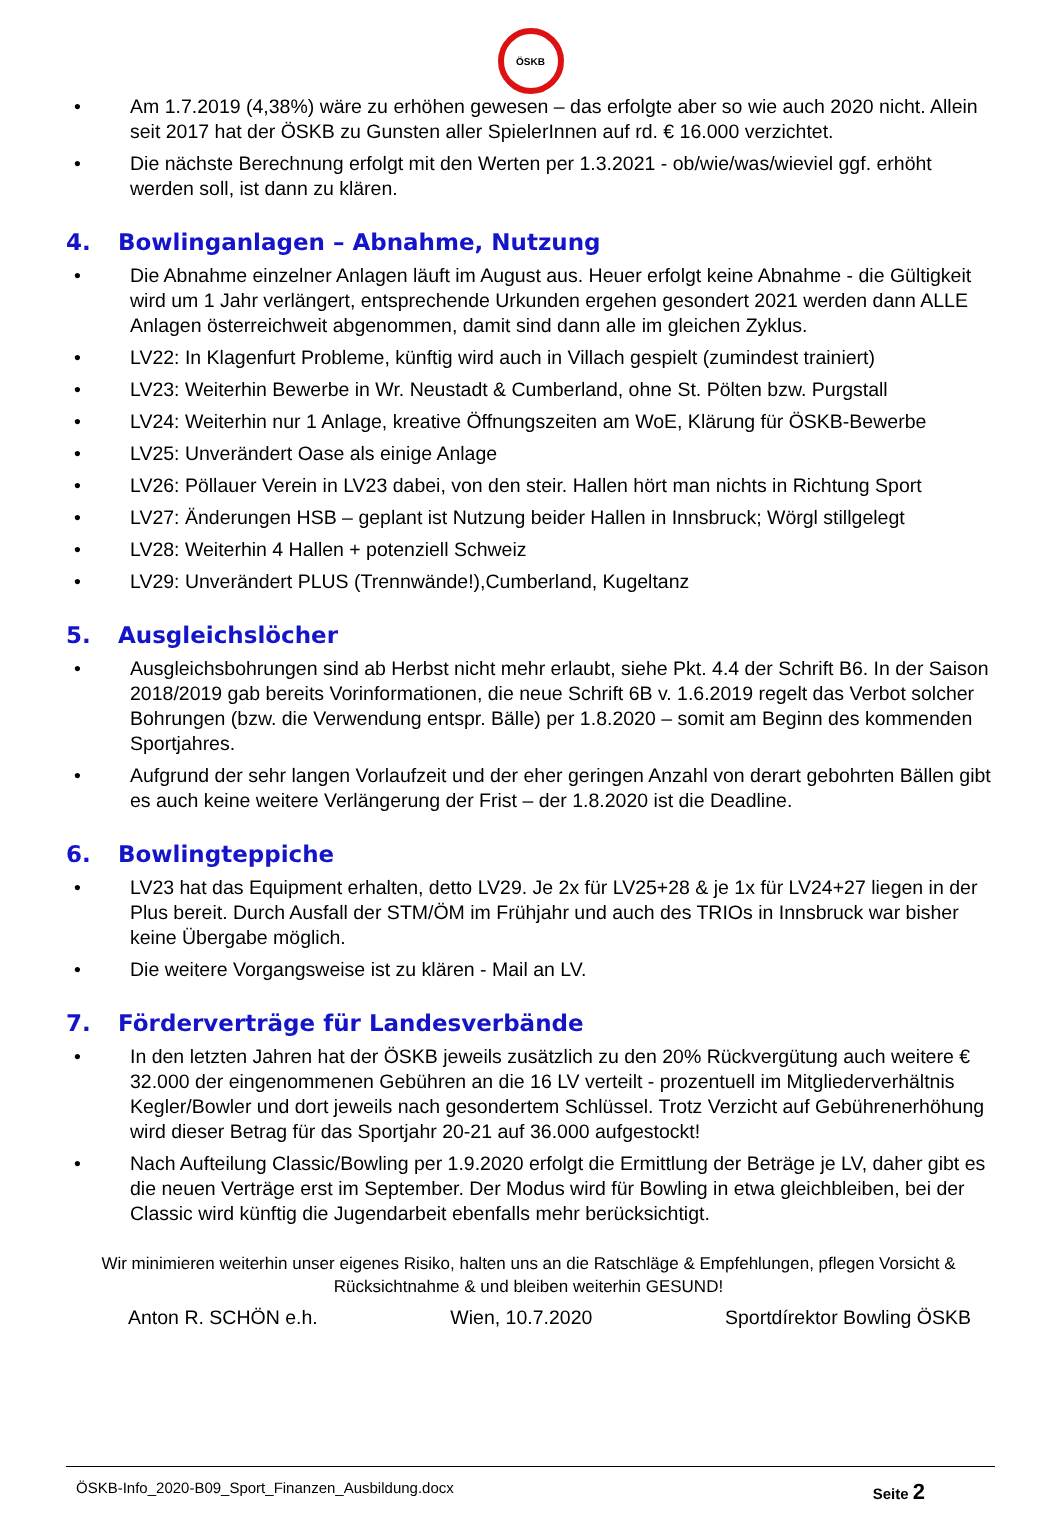ÖSKB
• Am 1.7.2019 (4,38%) wäre zu erhöhen gewesen – das erfolgte aber so wie auch 2020 nicht. Allein seit 2017 hat der ÖSKB zu Gunsten aller SpielerInnen auf rd. € 16.000 verzichtet.
• Die nächste Berechnung erfolgt mit den Werten per 1.3.2021 - ob/wie/was/wieviel ggf. erhöht werden soll, ist dann zu klären.
4. Bowlinganlagen – Abnahme, Nutzung
• Die Abnahme einzelner Anlagen läuft im August aus. Heuer erfolgt keine Abnahme - die Gültigkeit wird um 1 Jahr verlängert, entsprechende Urkunden ergehen gesondert 2021 werden dann ALLE Anlagen österreichweit abgenommen, damit sind dann alle im gleichen Zyklus.
• LV22: In Klagenfurt Probleme, künftig wird auch in Villach gespielt (zumindest trainiert)
• LV23: Weiterhin Bewerbe in Wr. Neustadt & Cumberland, ohne St. Pölten bzw. Purgstall
• LV24: Weiterhin nur 1 Anlage, kreative Öffnungszeiten am WoE, Klärung für ÖSKB-Bewerbe
• LV25: Unverändert Oase als einige Anlage
• LV26: Pöllauer Verein in LV23 dabei, von den steir. Hallen hört man nichts in Richtung Sport
• LV27: Änderungen HSB – geplant ist Nutzung beider Hallen in Innsbruck; Wörgl stillgelegt
• LV28: Weiterhin 4 Hallen + potenziell Schweiz
• LV29: Unverändert PLUS (Trennwände!),Cumberland, Kugeltanz
5. Ausgleichslöcher
• Ausgleichsbohrungen sind ab Herbst nicht mehr erlaubt, siehe Pkt. 4.4 der Schrift B6. In der Saison 2018/2019 gab bereits Vorinformationen, die neue Schrift 6B v. 1.6.2019 regelt das Verbot solcher Bohrungen (bzw. die Verwendung entspr. Bälle) per 1.8.2020 – somit am Beginn des kommenden Sportjahres.
• Aufgrund der sehr langen Vorlaufzeit und der eher geringen Anzahl von derart gebohrten Bällen gibt es auch keine weitere Verlängerung der Frist – der 1.8.2020 ist die Deadline.
6. Bowlingteppiche
• LV23 hat das Equipment erhalten, detto LV29. Je 2x für LV25+28 & je 1x für LV24+27 liegen in der Plus bereit. Durch Ausfall der STM/ÖM im Frühjahr und auch des TRIOs in Innsbruck war bisher keine Übergabe möglich.
• Die weitere Vorgangsweise ist zu klären - Mail an LV.
7. Förderverträge für Landesverbände
• In den letzten Jahren hat der ÖSKB jeweils zusätzlich zu den 20% Rückvergütung auch weitere € 32.000 der eingenommenen Gebühren an die 16 LV verteilt - prozentuell im Mitgliederverhältnis Kegler/Bowler und dort jeweils nach gesondertem Schlüssel. Trotz Verzicht auf Gebührenerhöhung wird dieser Betrag für das Sportjahr 20-21 auf 36.000 aufgestockt!
• Nach Aufteilung Classic/Bowling per 1.9.2020 erfolgt die Ermittlung der Beträge je LV, daher gibt es die neuen Verträge erst im September. Der Modus wird für Bowling in etwa gleichbleiben, bei der Classic wird künftig die Jugendarbeit ebenfalls mehr berücksichtigt.
Wir minimieren weiterhin unser eigenes Risiko, halten uns an die Ratschläge & Empfehlungen, pflegen Vorsicht & Rücksichtnahme & und bleiben weiterhin GESUND!
Anton R. SCHÖN e.h. Wien, 10.7.2020 Sportdírektor Bowling ÖSKB
ÖSKB-Info_2020-B09_Sport_Finanzen_Ausbildung.docx Seite 2